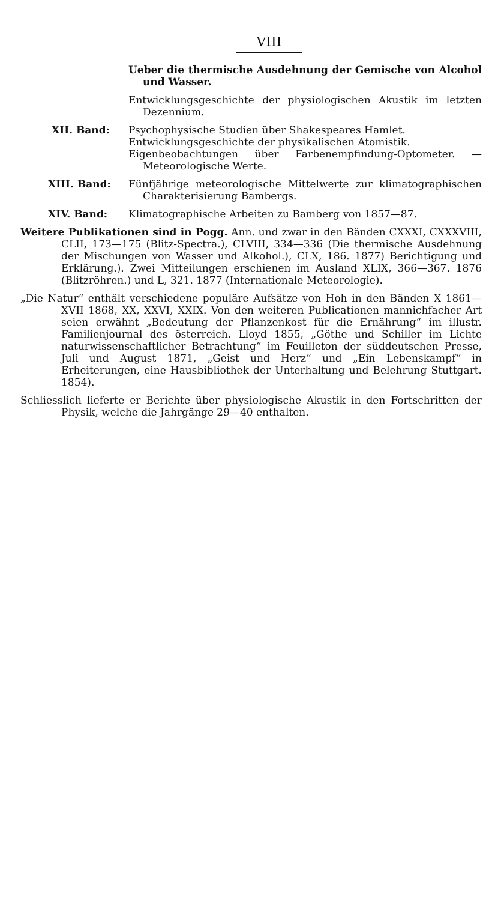VIII
Ueber die thermische Ausdehnung der Gemische von Alcohol und Wasser.
Entwicklungsgeschichte der physiologischen Akustik im letzten Dezennium.
XII. Band: Psychophysische Studien über Shakespeares Hamlet.
Entwicklungsgeschichte der physikalischen Atomistik.
Eigenbeobachtungen über Farbenempfindung-Optometer. — Meteorologische Werte.
XIII. Band: Fünfjährige meteorologische Mittelwerte zur klimatographischen Charakterisierung Bambergs.
XIV. Band: Klimatographische Arbeiten zu Bamberg von 1857—87.
Weitere Publikationen sind in Pogg. Ann. und zwar in den Bänden CXXXI, CXXXVIII, CLII, 173—175 (Blitz-Spectra.), CLVIII, 334—336 (Die thermische Ausdehnung der Mischungen von Wasser und Alkohol.), CLX, 186. 1877) Berichtigung und Erklärung.). Zwei Mitteilungen erschienen im Ausland XLIX, 366—367. 1876 (Blitzröhren.) und L, 321. 1877 (Internationale Meteorologie).
„Die Natur“ enthält verschiedene populäre Aufsätze von Hoh in den Bänden X 1861—XVII 1868, XX, XXVI, XXIX. Von den weiteren Publicationen mannichfacher Art seien erwähnt „Bedeutung der Pflanzenkost für die Ernährung“ im illustr. Familienjournal des österreich. Lloyd 1855, „Göthe und Schiller im Lichte naturwissenschaftlicher Betrachtung“ im Feuilleton der süddeutschen Presse, Juli und August 1871, „Geist und Herz“ und „Ein Lebenskampf“ in Erheiterungen, eine Hausbibliothek der Unterhaltung und Belehrung Stuttgart. 1854).
Schliesslich lieferte er Berichte über physiologische Akustik in den Fortschritten der Physik, welche die Jahrgänge 29—40 enthalten.